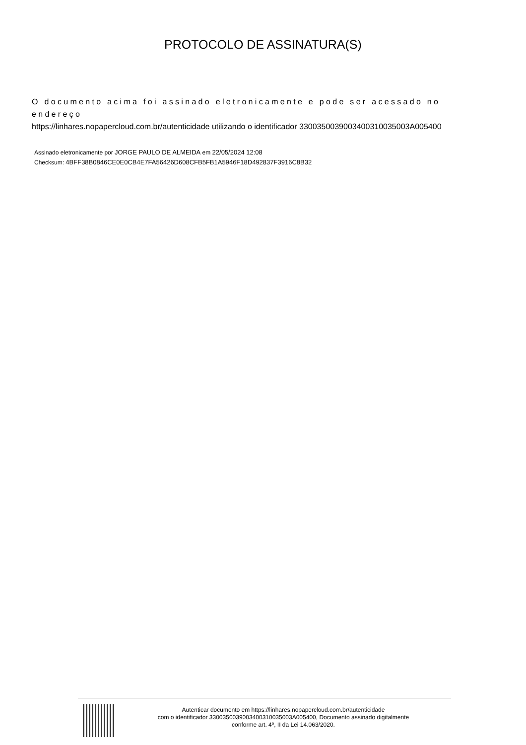PROTOCOLO DE ASSINATURA(S)
O documento acima foi assinado eletronicamente e pode ser acessado no endereço
https://linhares.nopapercloud.com.br/autenticidade utilizando o identificador 330035003900340031003500​3A005400
Assinado eletronicamente por JORGE PAULO DE ALMEIDA em 22/05/2024 12:08
Checksum: 4BFF38B0846CE0E0CB4E7FA56426D608CFB5FB1A5946F18D492837F3916C8B32
Autenticar documento em https://linhares.nopapercloud.com.br/autenticidade
com o identificador 3300350039003400310035003A005400, Documento assinado digitalmente
conforme art. 4º, II da Lei 14.063/2020.